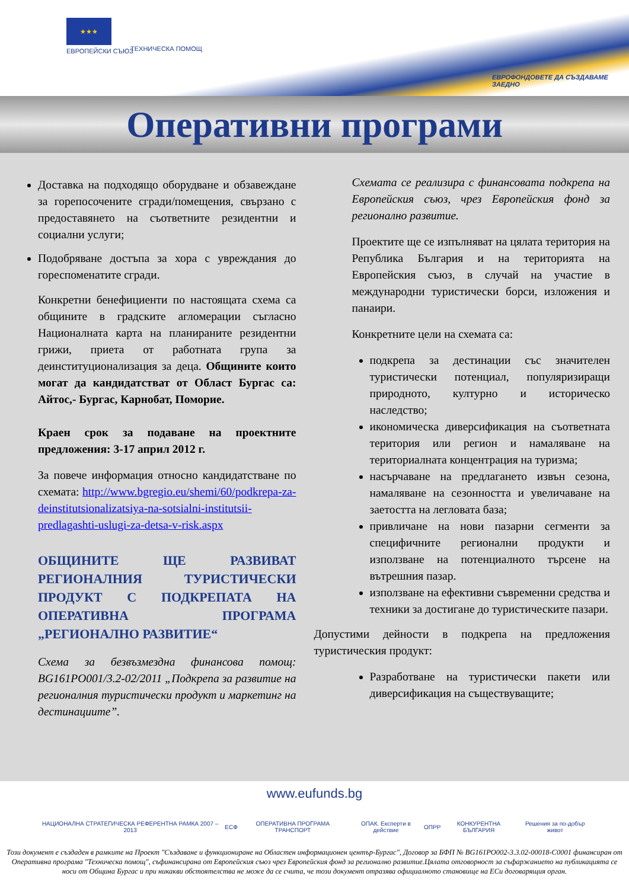★★★
ЕВРОПЕЙСКИ СЪЮЗ ТЕХНИЧЕСКА ПОМОЩ
ЕВРОФОНДОВЕТЕ ДА СЪЗДАВАМЕ ЗАЕДНО
Оперативни програми
Доставка на подходящо оборудване и обзавеждане за горепосочените сгради/помещения, свързано с предоставянето на съответните резидентни и социални услуги;
Подобряване достъпа за хора с увреждания до гореспоменатите сгради.
Конкретни бенефициенти по настоящата схема са общините в градските агломерации съгласно Националната карта на планираните резидентни грижи, приета от работната група за деинституционализация за деца. Общините които могат да кандидатстват от Област Бургас са: Айтос,- Бургас, Карнобат, Поморие.
Краен срок за подаване на проектните предложения: 3-17 април 2012 г.
За повече информация относно кандидатстване по схемата: http://www.bgregio.eu/shemi/60/podkrepa-za-deinstitutsionalizatsiya-na-sotsialni-institutsii-predlagashti-uslugi-za-detsa-v-risk.aspx
ОБЩИНИТЕ ЩЕ РАЗВИВАТ РЕГИОНАЛНИЯ ТУРИСТИЧЕСКИ ПРОДУКТ С ПОДКРЕПАТА НА ОПЕРАТИВНА ПРОГРАМА „РЕГИОНАЛНО РАЗВИТИЕ“
Схема за безвъзмездна финансова помощ: BG161PO001/3.2-02/2011 „Подкрепа за развитие на регионалния туристически продукт и маркетинг на дестинациите”.
Схемата се реализира с финансовата подкрепа на Европейския съюз, чрез Европейския фонд за регионално развитие.
Проектите ще се изпълняват на цялата територия на Република България и на територията на Европейския съюз, в случай на участие в международни туристически борси, изложения и панаири.
Конкретните цели на схемата са:
подкрепа за дестинации със значителен туристически потенциал, популяризиращи природното, културно и историческо наследство;
икономическа диверсификация на съответната територия или регион и намаляване на териториалната концентрация на туризма;
насърчаване на предлагането извън сезона, намаляване на сезонността и увеличаване на заетостта на легловата база;
привличане на нови пазарни сегменти за специфичните регионални продукти и използване на потенциалното търсене на вътрешния пазар.
използване на ефективни съвременни средства и техники за достигане до туристическите пазари.
Допустими дейности в подкрепа на предложения туристическия продукт:
Разработване на туристически пакети или диверсификация на съществуващите;
www.eufunds.bg
НАЦИОНАЛНА СТРАТЕГИЧЕСКА РЕФЕРЕНТНА РАМКА 2007 – 2013 ЕСФ ОПЕРАТИВНА ПРОГРАМА ТРАНСПОРТ ОПАК. Експерти в действие ОПРР КОНКУРЕНТНА БЪЛГАРИЯ Решения за по-добър живот
Този документ е създаден в рамките на Проект "Създаване и функциониране на Областен информационен център-Бургас", Договор за БФП № BG161PO002-3.3.02-00018-C0001 финансиран от Оперативна програма "Техническа помощ", съфинансирана от Европейския съюз чрез Европейския фонд за регионално развитие.Цялата отговорност за съфаржанието на публикацията се носи от Община Бургас и при никакви обстоятелства не може да се счита, че този документ отразява официалното становище на ЕСи договарящия орган.